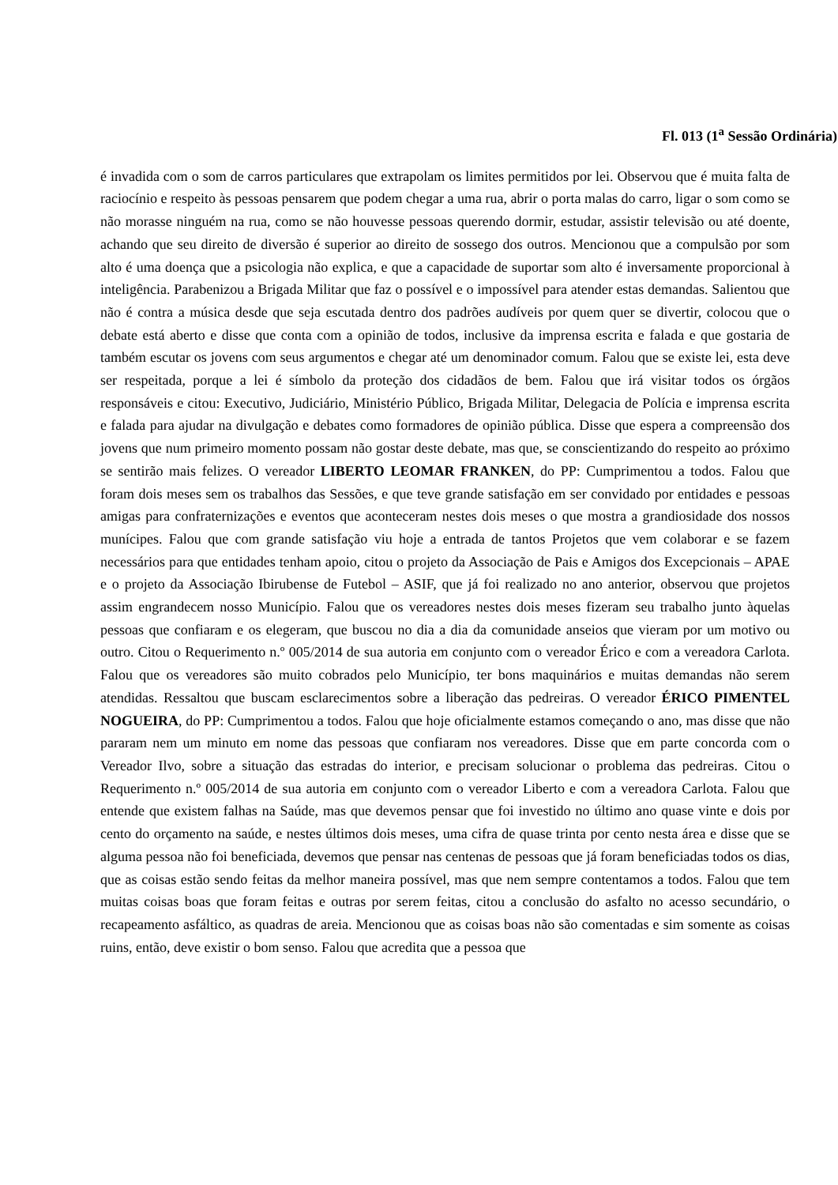Fl. 013 (1<sup>a</sup> Sessão Ordinária)
é invadida com o som de carros particulares que extrapolam os limites permitidos por lei. Observou que é muita falta de raciocínio e respeito às pessoas pensarem que podem chegar a uma rua, abrir o porta malas do carro, ligar o som como se não morasse ninguém na rua, como se não houvesse pessoas querendo dormir, estudar, assistir televisão ou até doente, achando que seu direito de diversão é superior ao direito de sossego dos outros. Mencionou que a compulsão por som alto é uma doença que a psicologia não explica, e que a capacidade de suportar som alto é inversamente proporcional à inteligência. Parabenizou a Brigada Militar que faz o possível e o impossível para atender estas demandas. Salientou que não é contra a música desde que seja escutada dentro dos padrões audíveis por quem quer se divertir, colocou que o debate está aberto e disse que conta com a opinião de todos, inclusive da imprensa escrita e falada e que gostaria de também escutar os jovens com seus argumentos e chegar até um denominador comum. Falou que se existe lei, esta deve ser respeitada, porque a lei é símbolo da proteção dos cidadãos de bem. Falou que irá visitar todos os órgãos responsáveis e citou: Executivo, Judiciário, Ministério Público, Brigada Militar, Delegacia de Polícia e imprensa escrita e falada para ajudar na divulgação e debates como formadores de opinião pública. Disse que espera a compreensão dos jovens que num primeiro momento possam não gostar deste debate, mas que, se conscientizando do respeito ao próximo se sentirão mais felizes. O vereador LIBERTO LEOMAR FRANKEN, do PP: Cumprimentou a todos. Falou que foram dois meses sem os trabalhos das Sessões, e que teve grande satisfação em ser convidado por entidades e pessoas amigas para confraternizações e eventos que aconteceram nestes dois meses o que mostra a grandiosidade dos nossos munícipes. Falou que com grande satisfação viu hoje a entrada de tantos Projetos que vem colaborar e se fazem necessários para que entidades tenham apoio, citou o projeto da Associação de Pais e Amigos dos Excepcionais – APAE e o projeto da Associação Ibirubense de Futebol – ASIF, que já foi realizado no ano anterior, observou que projetos assim engrandecem nosso Município. Falou que os vereadores nestes dois meses fizeram seu trabalho junto àquelas pessoas que confiaram e os elegeram, que buscou no dia a dia da comunidade anseios que vieram por um motivo ou outro. Citou o Requerimento n.º 005/2014 de sua autoria em conjunto com o vereador Érico e com a vereadora Carlota. Falou que os vereadores são muito cobrados pelo Município, ter bons maquinários e muitas demandas não serem atendidas. Ressaltou que buscam esclarecimentos sobre a liberação das pedreiras. O vereador ÉRICO PIMENTEL NOGUEIRA, do PP: Cumprimentou a todos. Falou que hoje oficialmente estamos começando o ano, mas disse que não pararam nem um minuto em nome das pessoas que confiaram nos vereadores. Disse que em parte concorda com o Vereador Ilvo, sobre a situação das estradas do interior, e precisam solucionar o problema das pedreiras. Citou o Requerimento n.º 005/2014 de sua autoria em conjunto com o vereador Liberto e com a vereadora Carlota. Falou que entende que existem falhas na Saúde, mas que devemos pensar que foi investido no último ano quase vinte e dois por cento do orçamento na saúde, e nestes últimos dois meses, uma cifra de quase trinta por cento nesta área e disse que se alguma pessoa não foi beneficiada, devemos que pensar nas centenas de pessoas que já foram beneficiadas todos os dias, que as coisas estão sendo feitas da melhor maneira possível, mas que nem sempre contentamos a todos. Falou que tem muitas coisas boas que foram feitas e outras por serem feitas, citou a conclusão do asfalto no acesso secundário, o recapeamento asfáltico, as quadras de areia. Mencionou que as coisas boas não são comentadas e sim somente as coisas ruins, então, deve existir o bom senso. Falou que acredita que a pessoa que